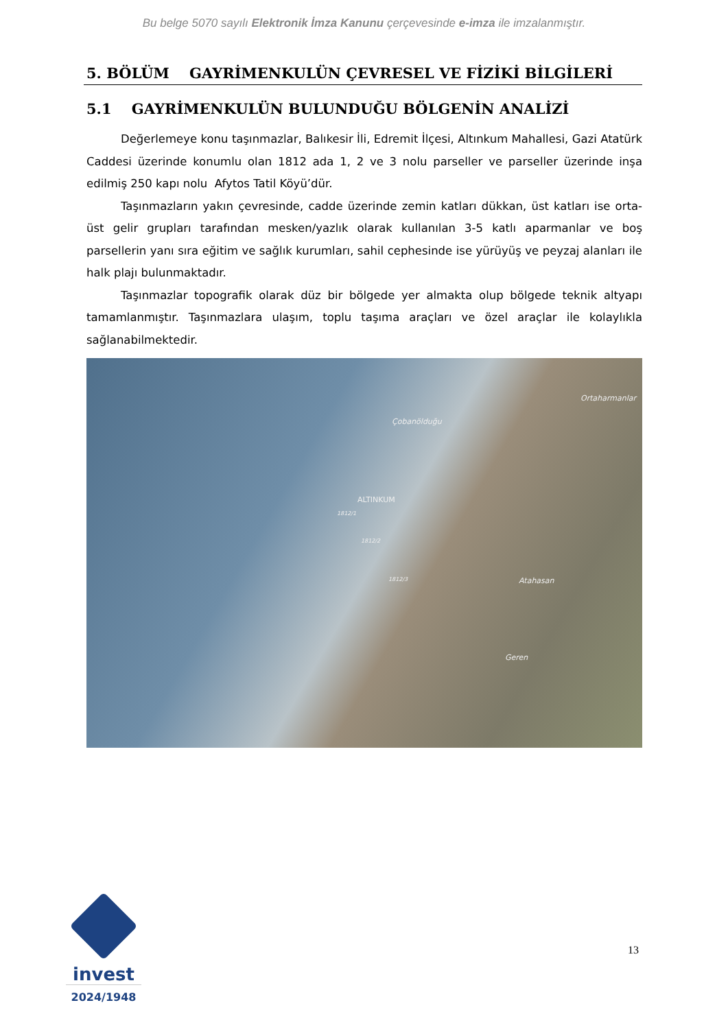Bu belge 5070 sayılı Elektronik İmza Kanunu çerçevesinde e-imza ile imzalanmıştır.
5. BÖLÜM GAYRİMENKULÜN ÇEVRESEL VE FİZİKİ BİLGİLERİ
5.1 GAYRİMENKULÜN BULUNDUĞU BÖLGENİN ANALİZİ
Değerlemeye konu taşınmazlar, Balıkesir İli, Edremit İlçesi, Altınkum Mahallesi, Gazi Atatürk Caddesi üzerinde konumlu olan 1812 ada 1, 2 ve 3 nolu parseller ve parseller üzerinde inşa edilmiş 250 kapı nolu Afytos Tatil Köyü’dür.
Taşınmazların yakın çevresinde, cadde üzerinde zemin katları dükkan, üst katları ise orta-üst gelir grupları tarafından mesken/yazlık olarak kullanılan 3-5 katlı aparmanlar ve boş parsellerin yanı sıra eğitim ve sağlık kurumları, sahil cephesinde ise yürüyüş ve peyzaj alanları ile halk plajı bulunmaktadır.
Taşınmazlar topografik olarak düz bir bölgede yer almakta olup bölgede teknik altyapı tamamlanmıştır. Taşınmazlara ulaşım, toplu taşıma araçları ve özel araçlar ile kolaylıkla sağlanabilmektedir.
Ortaharmanlar
Çobanölduğu
ALTINKUM
1812/1
1812/2
1812/3 Atahasan
Geren
invest
2024/1948
13